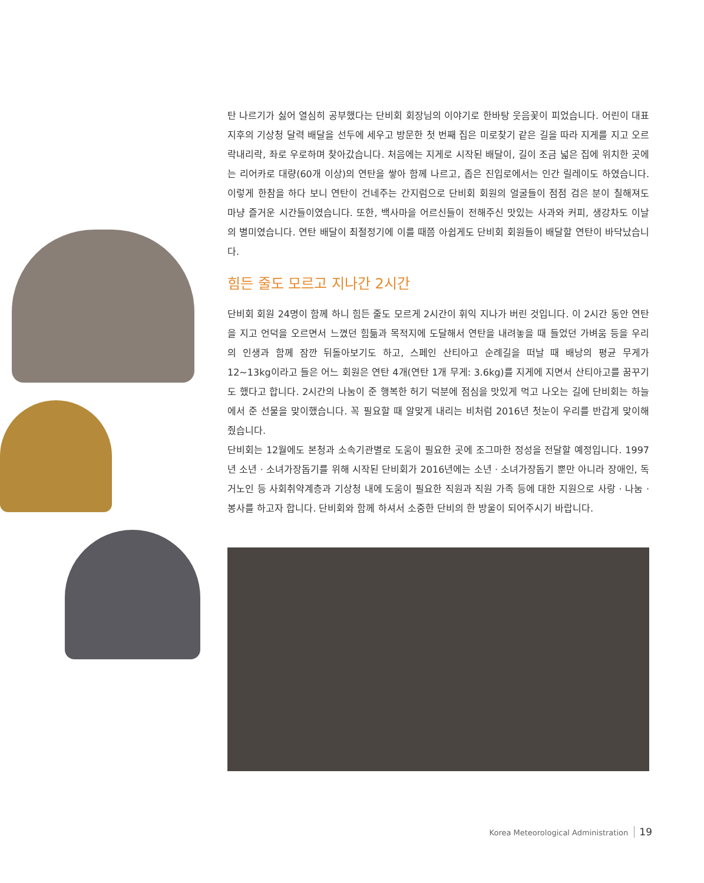탄 나르기가 싫어 열심히 공부했다는 단비회 회장님의 이야기로 한바탕 웃음꽃이 피었습니다. 어린이 대표 지후의 기상청 달력 배달을 선두에 세우고 방문한 첫 번째 집은 미로찾기 같은 길을 따라 지게를 지고 오르락내리락, 좌로 우로하며 찾아갔습니다. 처음에는 지게로 시작된 배달이, 길이 조금 넓은 집에 위치한 곳에는 리어카로 대량(60개 이상)의 연탄을 쌓아 함께 나르고, 좁은 진입로에서는 인간 릴레이도 하였습니다. 이렇게 한참을 하다 보니 연탄이 건네주는 간지럼으로 단비회 회원의 얼굴들이 점점 검은 분이 칠해져도 마냥 즐거운 시간들이였습니다. 또한, 백사마을 어르신들이 전해주신 맛있는 사과와 커피, 생강차도 이날의 별미였습니다. 연탄 배달이 최절정기에 이를 때쯤 아쉽게도 단비회 회원들이 배달할 연탄이 바닥났습니다.
힘든 줄도 모르고 지나간 2시간
단비회 회원 24명이 함께 하니 힘든 줄도 모르게 2시간이 휘익 지나가 버린 것입니다. 이 2시간 동안 연탄을 지고 언덕을 오르면서 느꼈던 힘듦과 목적지에 도달해서 연탄을 내려놓을 때 들었던 가벼움 등을 우리의 인생과 함께 잠깐 뒤돌아보기도 하고, 스페인 산티아고 순례길을 떠날 때 배낭의 평균 무게가 12~13kg이라고 들은 어느 회원은 연탄 4개(연탄 1개 무게: 3.6kg)를 지게에 지면서 산티아고를 꿈꾸기도 했다고 합니다. 2시간의 나눔이 준 행복한 허기 덕분에 점심을 맛있게 먹고 나오는 길에 단비회는 하늘에서 준 선물을 맞이했습니다. 꼭 필요할 때 알맞게 내리는 비처럼 2016년 첫눈이 우리를 반갑게 맞이해줬습니다.
단비회는 12월에도 본청과 소속기관별로 도움이 필요한 곳에 조그마한 정성을 전달할 예정입니다. 1997년 소년 · 소녀가장돕기를 위해 시작된 단비회가 2016년에는 소년 · 소녀가장돕기 뿐만 아니라 장애인, 독거노인 등 사회취약계층과 기상청 내에 도움이 필요한 직원과 직원 가족 등에 대한 지원으로 사랑 · 나눔 · 봉사를 하고자 합니다. 단비회와 함께 하셔서 소중한 단비의 한 방울이 되어주시기 바랍니다.
Korea Meteorological Administration 19